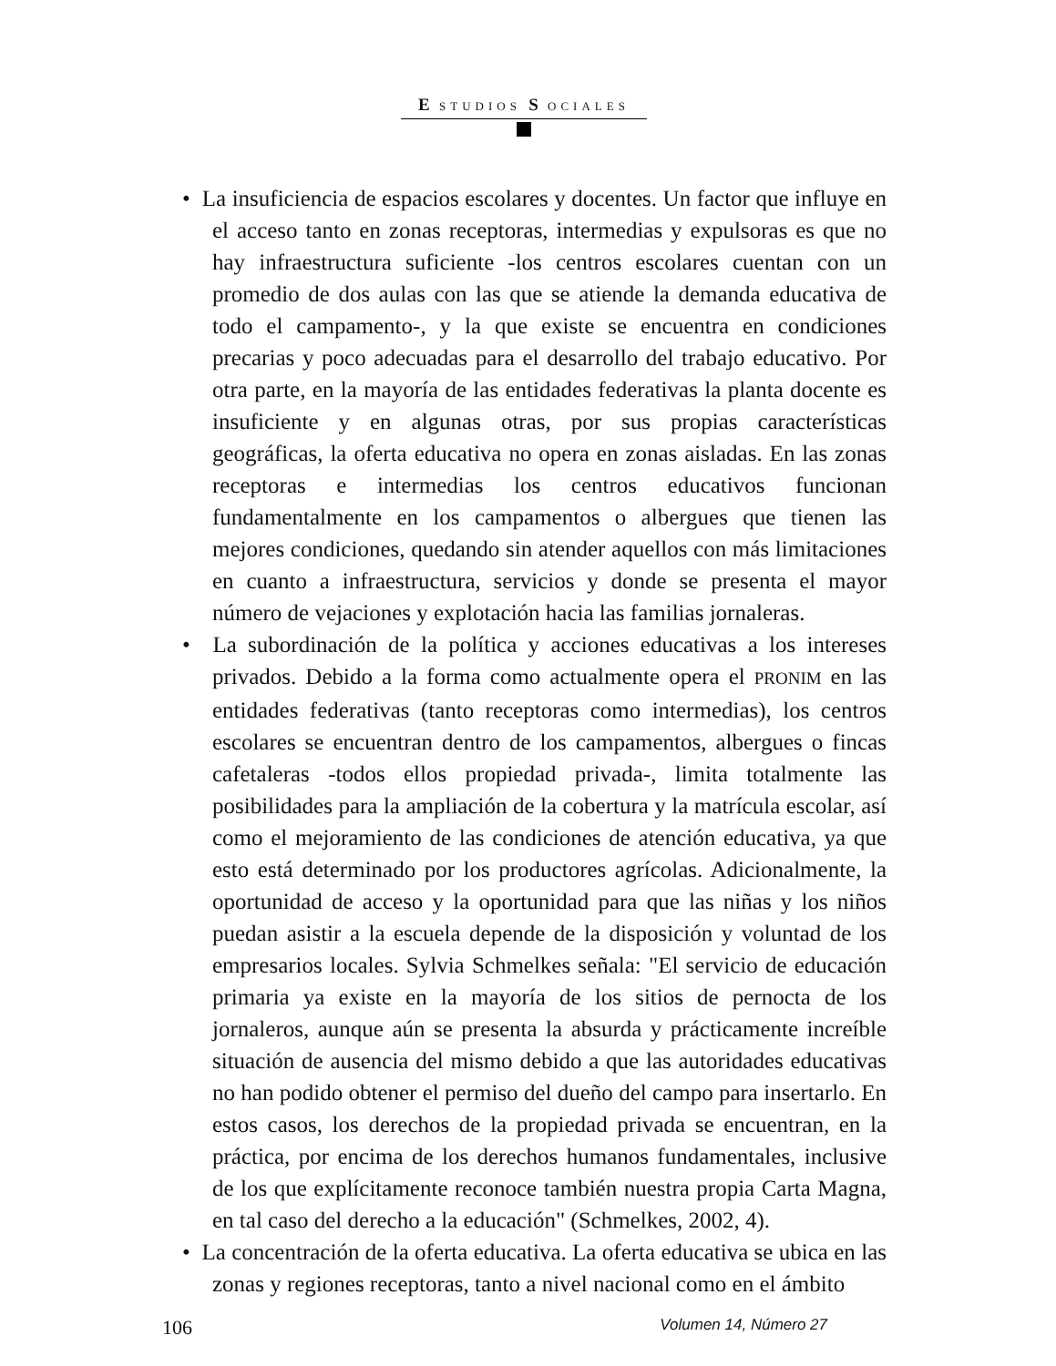E STUDIOS S OCIALES
• La insuficiencia de espacios escolares y docentes. Un factor que influye en el acceso tanto en zonas receptoras, intermedias y expulsoras es que no hay infraestructura suficiente -los centros escolares cuentan con un promedio de dos aulas con las que se atiende la demanda educativa de todo el campamento-, y la que existe se encuentra en condiciones precarias y poco adecuadas para el desarrollo del trabajo educativo. Por otra parte, en la mayoría de las entidades federativas la planta docente es insuficiente y en algunas otras, por sus propias características geográficas, la oferta educativa no opera en zonas aisladas. En las zonas receptoras e intermedias los centros educativos funcionan fundamentalmente en los campamentos o albergues que tienen las mejores condiciones, quedando sin atender aquellos con más limitaciones en cuanto a infraestructura, servicios y donde se presenta el mayor número de vejaciones y explotación hacia las familias jornaleras.
• La subordinación de la política y acciones educativas a los intereses privados. Debido a la forma como actualmente opera el PRONIM en las entidades federativas (tanto receptoras como intermedias), los centros escolares se encuentran dentro de los campamentos, albergues o fincas cafetaleras -todos ellos propiedad privada-, limita totalmente las posibilidades para la ampliación de la cobertura y la matrícula escolar, así como el mejoramiento de las condiciones de atención educativa, ya que esto está determinado por los productores agrícolas. Adicionalmente, la oportunidad de acceso y la oportunidad para que las niñas y los niños puedan asistir a la escuela depende de la disposición y voluntad de los empresarios locales. Sylvia Schmelkes señala: "El servicio de educación primaria ya existe en la mayoría de los sitios de pernocta de los jornaleros, aunque aún se presenta la absurda y prácticamente increíble situación de ausencia del mismo debido a que las autoridades educativas no han podido obtener el permiso del dueño del campo para insertarlo. En estos casos, los derechos de la propiedad privada se encuentran, en la práctica, por encima de los derechos humanos fundamentales, inclusive de los que explícitamente reconoce también nuestra propia Carta Magna, en tal caso del derecho a la educación" (Schmelkes, 2002, 4).
• La concentración de la oferta educativa. La oferta educativa se ubica en las zonas y regiones receptoras, tanto a nivel nacional como en el ámbito
106 Volumen 14, Número 27